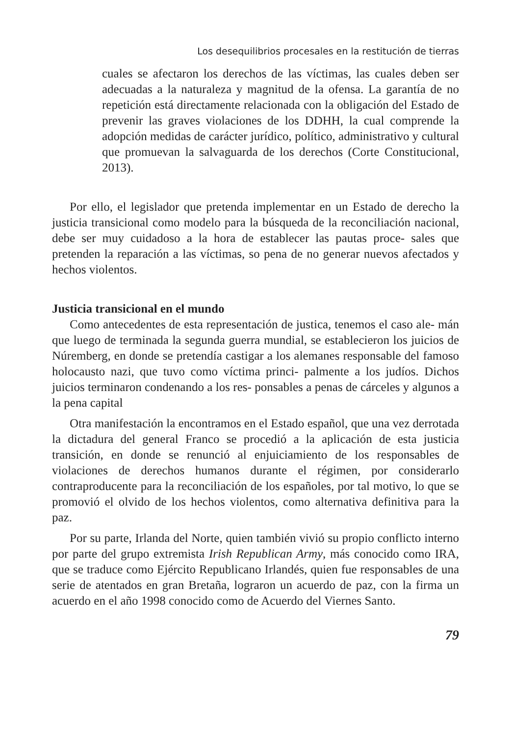Los desequilibrios procesales en la restitución de tierras
cuales se afectaron los derechos de las víctimas, las cuales deben ser adecuadas a la naturaleza y magnitud de la ofensa. La garantía de no repetición está directamente relacionada con la obligación del Estado de prevenir las graves violaciones de los DDHH, la cual comprende la adopción medidas de carácter jurídico, político, administrativo y cultural que promuevan la salvaguarda de los derechos (Corte Constitucional, 2013).
Por ello, el legislador que pretenda implementar en un Estado de derecho la justicia transicional como modelo para la búsqueda de la reconciliación nacional, debe ser muy cuidadoso a la hora de establecer las pautas proce- sales que pretenden la reparación a las víctimas, so pena de no generar nuevos afectados y hechos violentos.
Justicia transicional en el mundo
Como antecedentes de esta representación de justica, tenemos el caso ale- mán que luego de terminada la segunda guerra mundial, se establecieron los juicios de Núremberg, en donde se pretendía castigar a los alemanes responsable del famoso holocausto nazi, que tuvo como víctima princi- palmente a los judíos. Dichos juicios terminaron condenando a los res- ponsables a penas de cárceles y algunos a la pena capital
Otra manifestación la encontramos en el Estado español, que una vez derrotada la dictadura del general Franco se procedió a la aplicación de esta justicia transición, en donde se renunció al enjuiciamiento de los responsables de violaciones de derechos humanos durante el régimen, por considerarlo contraproducente para la reconciliación de los españoles, por tal motivo, lo que se promovió el olvido de los hechos violentos, como alternativa definitiva para la paz.
Por su parte, Irlanda del Norte, quien también vivió su propio conflicto interno por parte del grupo extremista Irish Republican Army, más conocido como IRA, que se traduce como Ejército Republicano Irlandés, quien fue responsables de una serie de atentados en gran Bretaña, lograron un acuerdo de paz, con la firma un acuerdo en el año 1998 conocido como de Acuerdo del Viernes Santo.
79